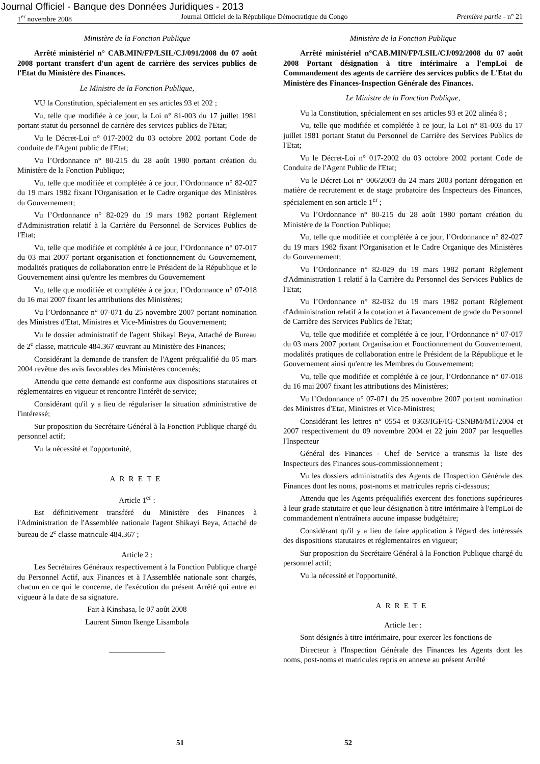Journal Officiel - Banque des Données Juridiques - 2013
1<sup>er</sup> novembre 2008 Journal Officiel de la République Démocratique du Congo Première partie - n° 21
Ministère de la Fonction Publique
Arrêté ministériel n° CAB.MIN/FP/LSIL/CJ/091/2008 du 07 août 2008 portant transfert d'un agent de carrière des services publics de l'Etat du Ministère des Finances.
Le Ministre de la Fonction Publique,
VU la Constitution, spécialement en ses articles 93 et 202 ;
Vu, telle que modifiée à ce jour, la Loi n° 81-003 du 17 juillet 1981 portant statut du personnel de carrière des services publics de l'Etat;
Vu le Décret-Loi n° 017-2002 du 03 octobre 2002 portant Code de conduite de l'Agent public de l'Etat;
Vu l’Ordonnance n° 80-215 du 28 août 1980 portant création du Ministère de la Fonction Publique;
Vu, telle que modifiée et complétée à ce jour, l’Ordonnance n° 82-027 du 19 mars 1982 fixant l'Organisation et le Cadre organique des Ministères du Gouvernement;
Vu l’Ordonnance n° 82-029 du 19 mars 1982 portant Règlement d'Administration relatif à la Carrière du Personnel de Services Publics de l'Etat;
Vu, telle que modifiée et complétée à ce jour, l’Ordonnance n° 07-017 du 03 mai 2007 portant organisation et fonctionnement du Gouvernement, modalités pratiques de collaboration entre le Président de la République et le Gouvernement ainsi qu'entre les membres du Gouvernement
Vu, telle que modifiée et complétée à ce jour, l’Ordonnance n° 07-018 du 16 mai 2007 fixant les attributions des Ministères;
Vu l’Ordonnance n° 07-071 du 25 novembre 2007 portant nomination des Ministres d'Etat, Ministres et Vice-Ministres du Gouvernement;
Vu le dossier administratif de l'agent Shikayi Beya, Attaché de Bureau de 2<sup>e</sup> classe, matricule 484.367 œuvrant au Ministère des Finances;
Considérant la demande de transfert de l'Agent préqualifié du 05 mars 2004 revêtue des avis favorables des Ministères concernés;
Attendu que cette demande est conforme aux dispositions statutaires et réglementaires en vigueur et rencontre l'intérêt de service;
Considérant qu'il y a lieu de régulariser la situation administrative de l'intéressé;
Sur proposition du Secrétaire Général à la Fonction Publique chargé du personnel actif;
Vu la nécessité et l'opportunité,
ARRETE
Article 1<sup>er</sup> :
Est définitivement transféré du Ministère des Finances à l'Administration de l'Assemblée nationale l'agent Shikayi Beya, Attaché de bureau de 2<sup>e</sup> classe matricule 484.367 ;
Article 2 :
Les Secrétaires Généraux respectivement à la Fonction Publique chargé du Personnel Actif, aux Finances et à l'Assemblée nationale sont chargés, chacun en ce qui le concerne, de l'exécution du présent Arrêté qui entre en vigueur à la date de sa signature.
Fait à Kinshasa, le 07 août 2008
Laurent Simon Ikenge Lisambola
Ministère de la Fonction Publique
Arrêté ministériel n°CAB.MIN/FP/LSIL/CJ/092/2008 du 07 août 2008 Portant désignation à titre intérimaire a l'empLoi de Commandement des agents de carrière des services publics de L'Etat du Ministère des Finances-Inspection Générale des Finances.
Le Ministre de la Fonction Publique,
Vu la Constitution, spécialement en ses articles 93 et 202 alinéa 8 ;
Vu, telle que modifiée et complétée à ce jour, la Loi n° 81-003 du 17 juillet 1981 portant Statut du Personnel de Carrière des Services Publics de l'Etat;
Vu le Décret-Loi n° 017-2002 du 03 octobre 2002 portant Code de Conduite de l'Agent Public de l'Etat;
Vu le Décret-Loi n° 006/2003 du 24 mars 2003 portant dérogation en matière de recrutement et de stage probatoire des Inspecteurs des Finances, spécialement en son article 1<sup>er</sup> ;
Vu l’Ordonnance n° 80-215 du 28 août 1980 portant création du Ministère de la Fonction Publique;
Vu, telle que modifiée et complétée à ce jour, l’Ordonnance n° 82-027 du 19 mars 1982 fixant l'Organisation et le Cadre Organique des Ministères du Gouvernement;
Vu l’Ordonnance n° 82-029 du 19 mars 1982 portant Règlement d'Administration 1 relatif à la Carrière du Personnel des Services Publics de l'Etat;
Vu l’Ordonnance n° 82-032 du 19 mars 1982 portant Règlement d'Administration relatif à la cotation et à l'avancement de grade du Personnel de Carrière des Services Publics de l'Etat;
Vu, telle que modifiée et complétée à ce jour, l’Ordonnance n° 07-017 du 03 mars 2007 portant Organisation et Fonctionnement du Gouvernement, modalités pratiques de collaboration entre le Président de la République et le Gouvernement ainsi qu'entre les Membres du Gouvernement;
Vu, telle que modifiée et complétée à ce jour, l’Ordonnance n° 07-018 du 16 mai 2007 fixant les attributions des Ministères;
Vu l’Ordonnance n° 07-071 du 25 novembre 2007 portant nomination des Ministres d'Etat, Ministres et Vice-Ministres;
Considérant les lettres n° 0554 et 0363/IGF/IG-CSNBM/MT/2004 et 2007 respectivement du 09 novembre 2004 et 22 juin 2007 par lesquelles l'Inspecteur
Général des Finances - Chef de Service a transmis la liste des Inspecteurs des Finances sous-commissionnement ;
Vu les dossiers administratifs des Agents de l'Inspection Générale des Finances dont les noms, post-noms et matricules repris ci-dessous;
Attendu que les Agents préqualifiés exercent des fonctions supérieures à leur grade statutaire et que leur désignation à titre intérimaire à l'empLoi de commandement n'entraînera aucune impasse budgétaire;
Considérant qu'il y a lieu de faire application à l'égard des intéressés des dispositions statutaires et réglementaires en vigueur;
Sur proposition du Secrétaire Général à la Fonction Publique chargé du personnel actif;
Vu la nécessité et l'opportunité,
ARRETE
Article 1er :
Sont désignés à titre intérimaire, pour exercer les fonctions de
Directeur à l'Inspection Générale des Finances les Agents dont les noms, post-noms et matricules repris en annexe au présent Arrêté
51 52